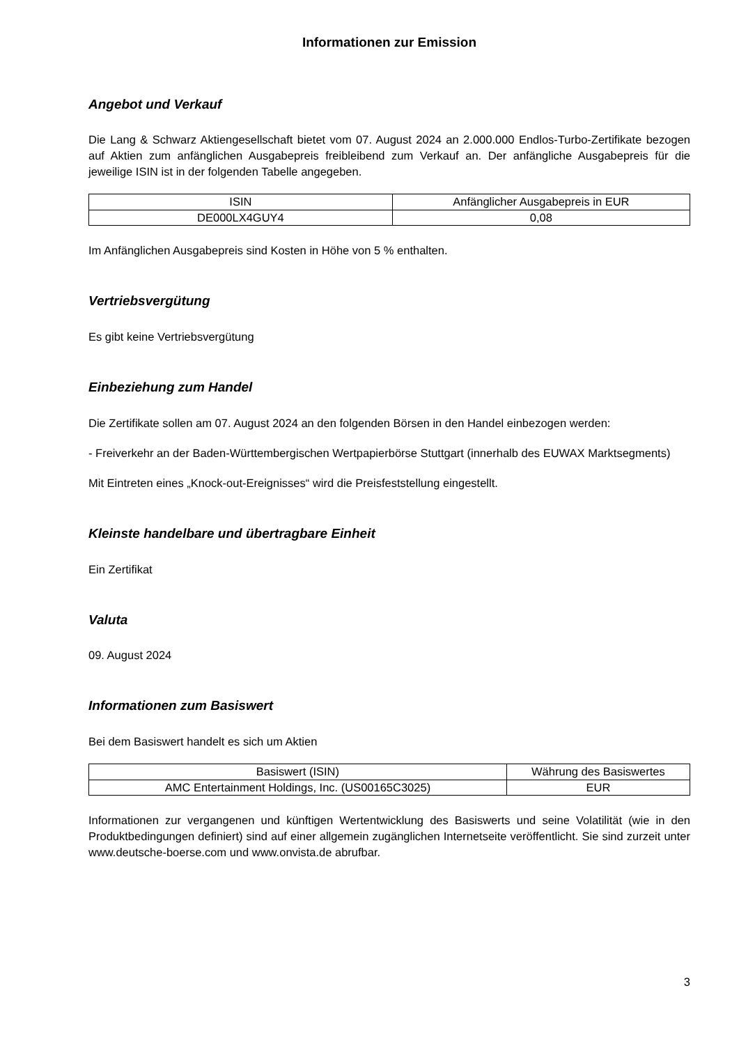Informationen zur Emission
Angebot und Verkauf
Die Lang & Schwarz Aktiengesellschaft bietet vom 07. August 2024 an 2.000.000 Endlos-Turbo-Zertifikate bezogen auf Aktien zum anfänglichen Ausgabepreis freibleibend zum Verkauf an. Der anfängliche Ausgabepreis für die jeweilige ISIN ist in der folgenden Tabelle angegeben.
| ISIN | Anfänglicher Ausgabepreis in EUR |
| --- | --- |
| DE000LX4GUY4 | 0,08 |
Im Anfänglichen Ausgabepreis sind Kosten in Höhe von 5 % enthalten.
Vertriebsvergütung
Es gibt keine Vertriebsvergütung
Einbeziehung zum Handel
Die Zertifikate sollen am 07. August 2024 an den folgenden Börsen in den Handel einbezogen werden:
- Freiverkehr an der Baden-Württembergischen Wertpapierbörse Stuttgart (innerhalb des EUWAX Marktsegments)
Mit Eintreten eines „Knock-out-Ereignisses“ wird die Preisfeststellung eingestellt.
Kleinste handelbare und übertragbare Einheit
Ein Zertifikat
Valuta
09. August 2024
Informationen zum Basiswert
Bei dem Basiswert handelt es sich um Aktien
| Basiswert (ISIN) | Währung des Basiswertes |
| --- | --- |
| AMC Entertainment Holdings, Inc. (US00165C3025) | EUR |
Informationen zur vergangenen und künftigen Wertentwicklung des Basiswerts und seine Volatilität (wie in den Produktbedingungen definiert) sind auf einer allgemein zugänglichen Internetseite veröffentlicht. Sie sind zurzeit unter www.deutsche-boerse.com und www.onvista.de abrufbar.
3